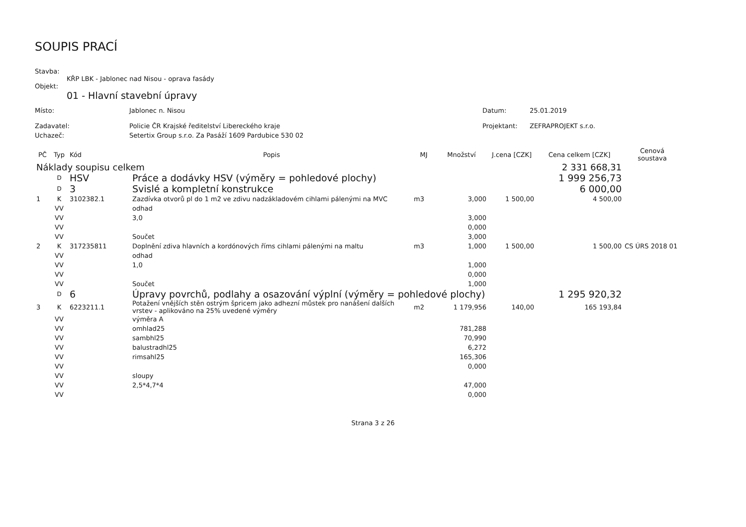SOUPIS PRACÍ
Stavba:
KŘP LBK - Jablonec nad Nisou - oprava fasády
Objekt:
01 - Hlavní stavební úpravy
| Místo: | Jablonec n. Nisou | Datum: | 25.01.2019 |
| Zadavatel: | Policie ČR Krajské ředitelství Libereckého kraje | Projektant: | ZEFRAPROJEKT s.r.o. |
| Uchazeč: | Setertix Group s.r.o. Za Pasáží 1609 Pardubice 530 02 | | |
| PČ | Typ | Kód | Popis | MJ | Množství | J.cena [CZK] | Cena celkem [CZK] | Cenová soustava |
| --- | --- | --- | --- | --- | --- | --- | --- | --- |
| Náklady soupisu celkem | | | | | | | 2 331 668,31 | |
| | D | HSV | Práce a dodávky HSV (výměry = pohledové plochy) | | | | 1 999 256,73 | |
| | D | 3 | Svislé a kompletní konstrukce | | | | 6 000,00 | |
| 1 | K | 3102382.1 | Zazdívka otvorů pl do 1 m2 ve zdivu nadzákladovém cihlami pálenými na MVC | m3 | 3,000 | 1 500,00 | 4 500,00 | |
| | VV | | odhad | | | | | |
| | VV | | 3,0 | | 3,000 | | | |
| | VV | | | | 0,000 | | | |
| | VV | | Součet | | 3,000 | | | |
| 2 | K | 317235811 | Doplnění zdiva hlavních a kordónových říms cihlami pálenými na maltu | m3 | 1,000 | 1 500,00 | 1 500,00 | CS ÚRS 2018 01 |
| | VV | | odhad | | | | | |
| | VV | | 1,0 | | 1,000 | | | |
| | VV | | | | 0,000 | | | |
| | VV | | Součet | | 1,000 | | | |
| | D | 6 | Úpravy povrchů, podlahy a osazování výplní (výměry = pohledové plochy) | | | | 1 295 920,32 | |
| 3 | K | 6223211.1 | Potažení vnějších stěn ostrým špricem jako adhezní můstek pro nanášení dalších vrstev - aplikováno na 25% uvedené výměry | m2 | 1 179,956 | 140,00 | 165 193,84 | |
| | VV | | výměra A | | | | | |
| | VV | | omhlad25 | | 781,288 | | | |
| | VV | | sambhl25 | | 70,990 | | | |
| | VV | | balustradhl25 | | 6,272 | | | |
| | VV | | rimsahl25 | | 165,306 | | | |
| | VV | | | | 0,000 | | | |
| | VV | | sloupy | | | | | |
| | VV | | 2,5*4,7*4 | | 47,000 | | | |
| | VV | | | | 0,000 | | | |
Strana 3 z 26